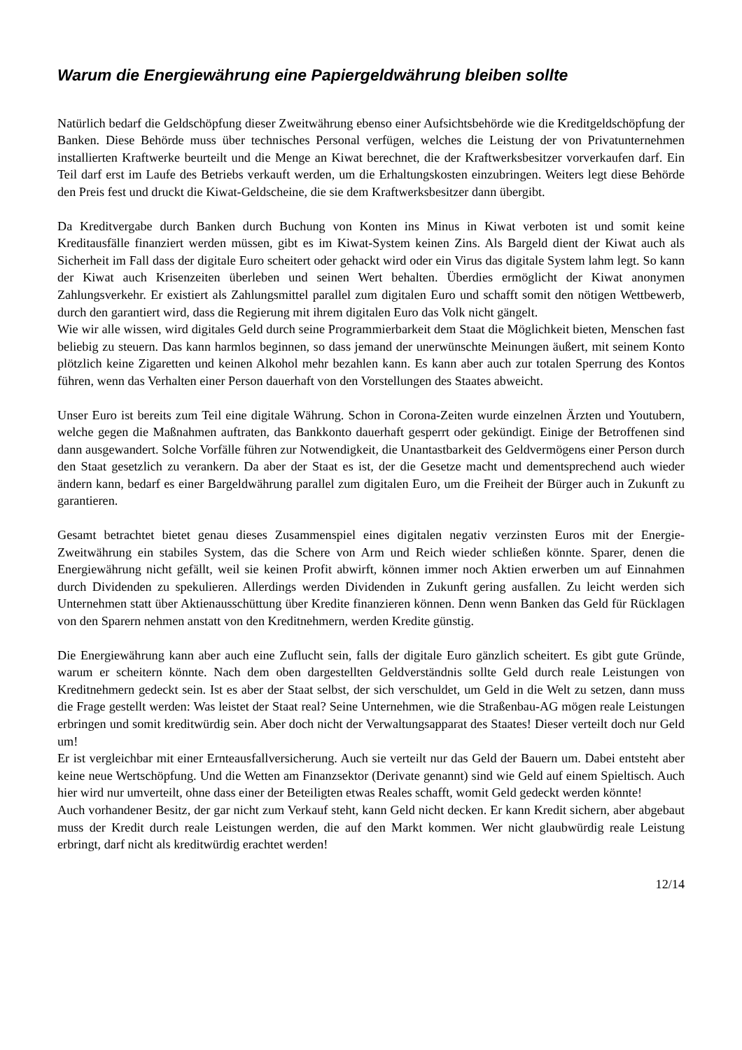Warum die Energiewährung eine Papiergeldwährung bleiben sollte
Natürlich bedarf die Geldschöpfung dieser Zweitwährung ebenso einer Aufsichtsbehörde wie die Kreditgeldschöpfung der Banken. Diese Behörde muss über technisches Personal verfügen, welches die Leistung der von Privatunternehmen installierten Kraftwerke beurteilt und die Menge an Kiwat berechnet, die der Kraftwerksbesitzer vorverkaufen darf. Ein Teil darf erst im Laufe des Betriebs verkauft werden, um die Erhaltungskosten einzubringen. Weiters legt diese Behörde den Preis fest und druckt die Kiwat-Geldscheine, die sie dem Kraftwerksbesitzer dann übergibt.
Da Kreditvergabe durch Banken durch Buchung von Konten ins Minus in Kiwat verboten ist und somit keine Kreditausfälle finanziert werden müssen, gibt es im Kiwat-System keinen Zins. Als Bargeld dient der Kiwat auch als Sicherheit im Fall dass der digitale Euro scheitert oder gehackt wird oder ein Virus das digitale System lahm legt. So kann der Kiwat auch Krisenzeiten überleben und seinen Wert behalten. Überdies ermöglicht der Kiwat anonymen Zahlungsverkehr. Er existiert als Zahlungsmittel parallel zum digitalen Euro und schafft somit den nötigen Wettbewerb, durch den garantiert wird, dass die Regierung mit ihrem digitalen Euro das Volk nicht gängelt.
Wie wir alle wissen, wird digitales Geld durch seine Programmierbarkeit dem Staat die Möglichkeit bieten, Menschen fast beliebig zu steuern. Das kann harmlos beginnen, so dass jemand der unerwünschte Meinungen äußert, mit seinem Konto plötzlich keine Zigaretten und keinen Alkohol mehr bezahlen kann. Es kann aber auch zur totalen Sperrung des Kontos führen, wenn das Verhalten einer Person dauerhaft von den Vorstellungen des Staates abweicht.
Unser Euro ist bereits zum Teil eine digitale Währung. Schon in Corona-Zeiten wurde einzelnen Ärzten und Youtubern, welche gegen die Maßnahmen auftraten, das Bankkonto dauerhaft gesperrt oder gekündigt. Einige der Betroffenen sind dann ausgewandert. Solche Vorfälle führen zur Notwendigkeit, die Unantastbarkeit des Geldvermögens einer Person durch den Staat gesetzlich zu verankern. Da aber der Staat es ist, der die Gesetze macht und dementsprechend auch wieder ändern kann, bedarf es einer Bargeldwährung parallel zum digitalen Euro, um die Freiheit der Bürger auch in Zukunft zu garantieren.
Gesamt betrachtet bietet genau dieses Zusammenspiel eines digitalen negativ verzinsten Euros mit der Energie-Zweitwährung ein stabiles System, das die Schere von Arm und Reich wieder schließen könnte. Sparer, denen die Energiewährung nicht gefällt, weil sie keinen Profit abwirft, können immer noch Aktien erwerben um auf Einnahmen durch Dividenden zu spekulieren. Allerdings werden Dividenden in Zukunft gering ausfallen. Zu leicht werden sich Unternehmen statt über Aktienausschüttung über Kredite finanzieren können. Denn wenn Banken das Geld für Rücklagen von den Sparern nehmen anstatt von den Kreditnehmern, werden Kredite günstig.
Die Energiewährung kann aber auch eine Zuflucht sein, falls der digitale Euro gänzlich scheitert. Es gibt gute Gründe, warum er scheitern könnte. Nach dem oben dargestellten Geldverständnis sollte Geld durch reale Leistungen von Kreditnehmern gedeckt sein. Ist es aber der Staat selbst, der sich verschuldet, um Geld in die Welt zu setzen, dann muss die Frage gestellt werden: Was leistet der Staat real? Seine Unternehmen, wie die Straßenbau-AG mögen reale Leistungen erbringen und somit kreditwürdig sein. Aber doch nicht der Verwaltungsapparat des Staates! Dieser verteilt doch nur Geld um!
Er ist vergleichbar mit einer Ernteausfallversicherung. Auch sie verteilt nur das Geld der Bauern um. Dabei entsteht aber keine neue Wertschöpfung. Und die Wetten am Finanzsektor (Derivate genannt) sind wie Geld auf einem Spieltisch. Auch hier wird nur umverteilt, ohne dass einer der Beteiligten etwas Reales schafft, womit Geld gedeckt werden könnte!
Auch vorhandener Besitz, der gar nicht zum Verkauf steht, kann Geld nicht decken. Er kann Kredit sichern, aber abgebaut muss der Kredit durch reale Leistungen werden, die auf den Markt kommen. Wer nicht glaubwürdig reale Leistung erbringt, darf nicht als kreditwürdig erachtet werden!
12/14